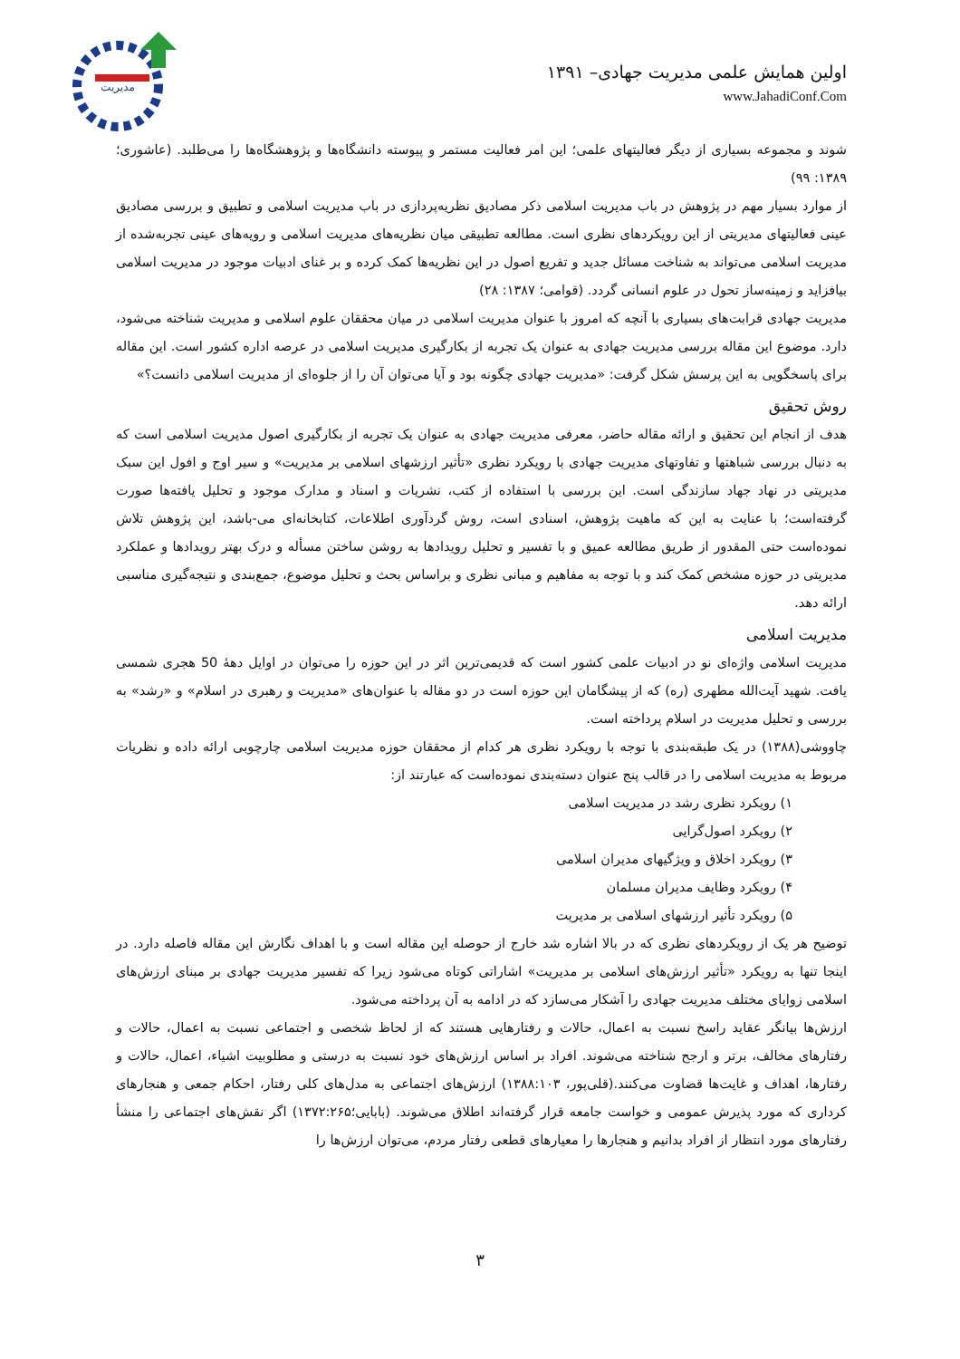مدیریت
اولین همایش علمی مدیریت جهادی– ۱۳۹۱
www.JahadiConf.Com
شوند و مجموعه بسیاری از دیگر فعالیتهای علمی؛ این امر فعالیت مستمر و پیوسته دانشگاه‌ها و پژوهشگاه‌ها را می‌طلبد. (عاشوری؛ ۱۳۸۹: ۹۹)
از موارد بسیار مهم در پژوهش در باب مدیریت اسلامی ذکر مصادیق نظریه‌پردازی در باب مدیریت اسلامی و تطبیق و بررسی مصادیق عینی فعالیتهای مدیریتی از این رویکردهای نظری است. مطالعه تطبیقی میان نظریه‌های مدیریت اسلامی و رویه‌های عینی تجربه‌شده از مدیریت اسلامی می‌تواند به شناخت مسائل جدید و تفریع اصول در این نظریه‌ها کمک کرده و بر غنای ادبیات موجود در مدیریت اسلامی بیافزاید و زمینه‌ساز تحول در علوم انسانی گردد. (قوامی؛ ۱۳۸۷: ۲۸)
مدیریت جهادی قرابت‌های بسیاری با آنچه که امروز با عنوان مدیریت اسلامی در میان محققان علوم اسلامی و مدیریت شناخته می‌شود، دارد. موضوع این مقاله بررسی مدیریت جهادی به عنوان یک تجربه از بکارگیری مدیریت اسلامی در عرصه اداره کشور است. این مقاله برای پاسخگویی به این پرسش شکل گرفت: «مدیریت جهادی چگونه بود و آیا می‌توان آن را از جلوه‌ای از مدیریت اسلامی دانست؟»
روش تحقیق
هدف از انجام این تحقیق و ارائه مقاله حاضر، معرفی مدیریت جهادی به عنوان یک تجربه از بکارگیری اصول مدیریت اسلامی است که به دنبال بررسی شباهتها و تفاوتهای مدیریت جهادی با رویکرد نظری «تأثیر ارزشهای اسلامی بر مدیریت» و سیر اوج و افول این سبک مدیریتی در نهاد جهاد سازندگی است. این بررسی با استفاده از کتب، نشریات و اسناد و مدارک موجود و تحلیل یافته‌ها صورت گرفته‌است؛ با عنایت به این که ماهیت پژوهش، اسنادی است، روش گردآوری اطلاعات، کتابخانه‌ای می-باشد، این پژوهش تلاش نموده‌است حتی المقدور از طریق مطالعه عمیق و با تفسیر و تحلیل رویدادها به روشن ساختن مسأله و درک بهتر رویدادها و عملکرد مدیریتی در حوزه مشخص کمک کند و با توجه به مفاهیم و مبانی نظری و براساس بحث و تحلیل موضوع، جمع‌بندی و نتیجه‌گیری مناسبی ارائه دهد.
مدیریت اسلامی
مدیریت اسلامی واژه‌ای نو در ادبیات علمی کشور است که قدیمی‌ترین اثر در این حوزه را می‌توان در اوایل دهۀ 50 هجری شمسی یافت. شهید آیت‌الله مطهری (ره) که از پیشگامان این حوزه است در دو مقاله با عنوان‌های «مدیریت و رهبری در اسلام» و «رشد» به بررسی و تحلیل مدیریت در اسلام پرداخته است.
چاووشی(۱۳۸۸) در یک طبقه‌بندی با توجه با رویکرد نظری هر کدام از محققان حوزه مدیریت اسلامی چارچوبی ارائه داده و نظریات مربوط به مدیریت اسلامی را در قالب پنج عنوان دسته‌بندی نموده‌است که عبارتند از:
۱) رویکرد نظری رشد در مدیریت اسلامی
۲) رویکرد اصول‌گرایی
۳) رویکرد اخلاق و ویژگیهای مدیران اسلامی
۴) رویکرد وظایف مدیران مسلمان
۵) رویکرد تأثیر ارزشهای اسلامی بر مدیریت
توضیح هر یک از رویکردهای نظری که در بالا اشاره شد خارج از حوصله این مقاله است و با اهداف نگارش این مقاله فاصله دارد. در اینجا تنها به رویکرد «تأثیر ارزش‌های اسلامی بر مدیریت» اشاراتی کوتاه می‌شود زیرا که تفسیر مدیریت جهادی بر مبنای ارزش‌های اسلامی زوایای مختلف مدیریت جهادی را آشکار می‌سازد که در ادامه به آن پرداخته می‌شود.
ارزش‌ها بیانگر عقاید راسخ نسبت به اعمال، حالات و رفتارهایی هستند که از لحاظ شخصی و اجتماعی نسبت به اعمال، حالات و رفتارهای مخالف، برتر و ارجح شناخته می‌شوند. افراد بر اساس ارزش‌های خود نسبت به درستی و مطلوبیت اشیاء، اعمال، حالات و رفتارها، اهداف و غایت‌ها قضاوت می‌کنند.(قلی‌پور، ۱۳۸۸:۱۰۳) ارزش‌های اجتماعی به مدل‌های کلی رفتار، احکام جمعی و هنجارهای کرداری که مورد پذیرش عمومی و خواست جامعه قرار گرفته‌اند اطلاق می‌شوند. (بابایی؛۱۳۷۲:۲۶۵) اگر نقش‌های اجتماعی را منشأ رفتارهای مورد انتظار از افراد بدانیم و هنجارها را معیارهای قطعی رفتار مردم، می‌توان ارزش‌ها را
۳